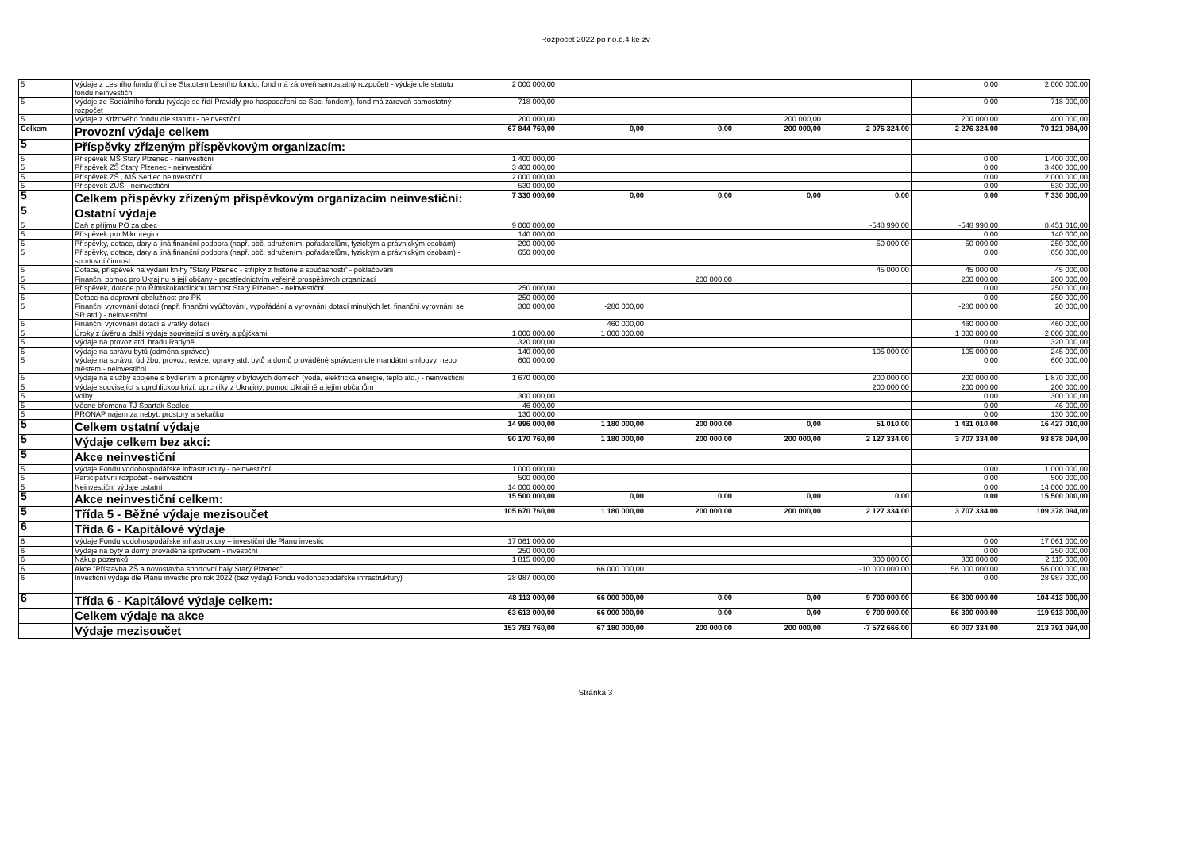Rozpočet 2022 po r.o.č.4 ke zv
| 5 | Výdaje z Lesního fondu (řídí se Statutem Lesního fondu, fond má zároveň samostatný rozpočet) - výdaje dle statutu fondu neinvestiční | 2 000 000,00 | | | | | 0,00 | 2 000 000,00 |
| 5 | Výdaje ze Sociálního fondu (výdaje se řídí Pravidly pro hospodaření se Soc. fondem), fond má zároveň samostatný rozpočet | 718 000,00 | | | | | 0,00 | 718 000,00 |
| 5 | Výdaje z Krizového fondu dle statutu - neinvestiční | 200 000,00 | | | 200 000,00 | | 200 000,00 | 400 000,00 |
| Celkem | Provozní výdaje celkem | 67 844 760,00 | 0,00 | 0,00 | 200 000,00 | 2 076 324,00 | 2 276 324,00 | 70 121 084,00 |
| 5 | Příspěvky zřízeným příspěvkovým organizacím: | | | | | | | |
| 5 | Příspěvek MŠ Starý Plzenec - neinvestiční | 1 400 000,00 | | | | | 0,00 | 1 400 000,00 |
| 5 | Příspěvek ZŠ Starý Plzenec - neinvestiční | 3 400 000,00 | | | | | 0,00 | 3 400 000,00 |
| 5 | Příspěvek ZŠ , MŠ Sedlec neinvestiční | 2 000 000,00 | | | | | 0,00 | 2 000 000,00 |
| 5 | Příspěvek ZUŠ - neinvestiční | 530 000,00 | | | | | 0,00 | 530 000,00 |
| 5 | Celkem příspěvky zřízeným příspěvkovým organizacím neinvestiční: | 7 330 000,00 | 0,00 | 0,00 | 0,00 | 0,00 | 0,00 | 7 330 000,00 |
| 5 | Ostatní výdaje | | | | | | | |
| 5 | Daň z příjmu PO za obec | 9 000 000,00 | | | | -548 990,00 | -548 990,00 | 8 451 010,00 |
| 5 | Příspěvek pro Mikroregion | 140 000,00 | | | | | 0,00 | 140 000,00 |
| 5 | Příspěvky, dotace, dary a jiná finanční podpora (např. obč. sdružením, pořadatelům, fyzickým a právnickým osobám) | 200 000,00 | | | | 50 000,00 | 50 000,00 | 250 000,00 |
| 5 | Příspěvky, dotace, dary a jiná finanční podpora (např. obč. sdružením, pořadatelům, fyzickým a právnickým osobám) - sportovní činnost | 650 000,00 | | | | | 0,00 | 650 000,00 |
| 5 | Dotace, příspěvek na vydání knihy "Starý Plzenec - střípky z historie a současnosti" - poklačování | | | | | 45 000,00 | 45 000,00 | 45 000,00 |
| 5 | Finanční pomoc pro Ukrajinu a její občany - prostřednictvím veřejně prospěšných organizací | | | 200 000,00 | | | 200 000,00 | 200 000,00 |
| 5 | Příspěvek, dotace pro Římskokatolickou farnost Starý Plzenec - neinvestiční | 250 000,00 | | | | | 0,00 | 250 000,00 |
| 5 | Dotace na dopravní obslužnost pro PK | 250 000,00 | | | | | 0,00 | 250 000,00 |
| 5 | Finanční vyrovnání dotací (např. finanční vyúčtování, vypořádání a vyrovnání dotací minulých let, finanční vyrovnání se SR atd.) - neinvestiční | 300 000,00 | -280 000,00 | | | | -280 000,00 | 20 000,00 |
| 5 | Finanční vyrovnání dotací a vrátky dotací | | 460 000,00 | | | | 460 000,00 | 460 000,00 |
| 5 | Úroky z úvěru a další výdaje související s úvěry a půjčkami | 1 000 000,00 | 1 000 000,00 | | | | 1 000 000,00 | 2 000 000,00 |
| 5 | Výdaje na provoz atd. hradu Radyně | 320 000,00 | | | | | 0,00 | 320 000,00 |
| 5 | Výdaje na správu bytů (odměna správce) | 140 000,00 | | | | 105 000,00 | 105 000,00 | 245 000,00 |
| 5 | Výdaje na správu, údržbu, provoz, revize, opravy atd. bytů a domů prováděné správcem dle mandátní smlouvy, nebo městem - neinvestiční | 600 000,00 | | | | | 0,00 | 600 000,00 |
| 5 | Výdaje na služby spojené s bydlením a pronájmy v bytových domech (voda, elektrická energie, teplo atd.) - neinvestiční | 1 670 000,00 | | | | 200 000,00 | 200 000,00 | 1 870 000,00 |
| 5 | Výdaje související s uprchlickou krizí, uprchlíky z Ukrajiny, pomoc Ukrajině a jejím občanům | | | | | 200 000,00 | 200 000,00 | 200 000,00 |
| 5 | Volby | 300 000,00 | | | | | 0,00 | 300 000,00 |
| 5 | Věcné břemeno TJ Spartak Sedlec | 46 000,00 | | | | | 0,00 | 46 000,00 |
| 5 | PRONAP nájem za nebyt. prostory a sekačku | 130 000,00 | | | | | 0,00 | 130 000,00 |
| 5 | Celkem ostatní výdaje | 14 996 000,00 | 1 180 000,00 | 200 000,00 | 0,00 | 51 010,00 | 1 431 010,00 | 16 427 010,00 |
| 5 | Výdaje celkem bez akcí: | 90 170 760,00 | 1 180 000,00 | 200 000,00 | 200 000,00 | 2 127 334,00 | 3 707 334,00 | 93 878 094,00 |
| 5 | Akce neinvestiční | | | | | | | |
| 5 | Výdaje Fondu vodohospodářské infrastruktury - neinvestiční | 1 000 000,00 | | | | | 0,00 | 1 000 000,00 |
| 5 | Participativní rozpočet - neinvestiční | 500 000,00 | | | | | 0,00 | 500 000,00 |
| 5 | Neinvestiční výdaje ostatní | 14 000 000,00 | | | | | 0,00 | 14 000 000,00 |
| 5 | Akce neinvestiční celkem: | 15 500 000,00 | 0,00 | 0,00 | 0,00 | 0,00 | 0,00 | 15 500 000,00 |
| 5 | Třída 5 - Běžné výdaje mezisoučet | 105 670 760,00 | 1 180 000,00 | 200 000,00 | 200 000,00 | 2 127 334,00 | 3 707 334,00 | 109 378 094,00 |
| 6 | Třída 6 - Kapitálové výdaje | | | | | | | |
| 6 | Výdaje Fondu vodohospodářské infrastruktury – investiční dle Plánu investic | 17 061 000,00 | | | | | 0,00 | 17 061 000,00 |
| 6 | Výdaje na byty a domy prováděné správcem - investiční | 250 000,00 | | | | | 0,00 | 250 000,00 |
| 6 | Nákup pozemků | 1 815 000,00 | | | | 300 000,00 | 300 000,00 | 2 115 000,00 |
| 6 | Akce "Přístavba ZŠ a novostavba sportovní haly Starý Plzenec" | | 66 000 000,00 | | | -10 000 000,00 | 56 000 000,00 | 56 000 000,00 |
| 6 | Investiční výdaje dle Plánu investic pro rok 2022 (bez výdajů Fondu vodohospodářské infrastruktury) | 28 987 000,00 | | | | | 0,00 | 28 987 000,00 |
| 6 | Třída 6 - Kapitálové výdaje celkem: | 48 113 000,00 | 66 000 000,00 | 0,00 | 0,00 | -9 700 000,00 | 56 300 000,00 | 104 413 000,00 |
| | Celkem výdaje na akce | 63 613 000,00 | 66 000 000,00 | 0,00 | 0,00 | -9 700 000,00 | 56 300 000,00 | 119 913 000,00 |
| | Výdaje mezisoučet | 153 783 760,00 | 67 180 000,00 | 200 000,00 | 200 000,00 | -7 572 666,00 | 60 007 334,00 | 213 791 094,00 |
Stránka 3